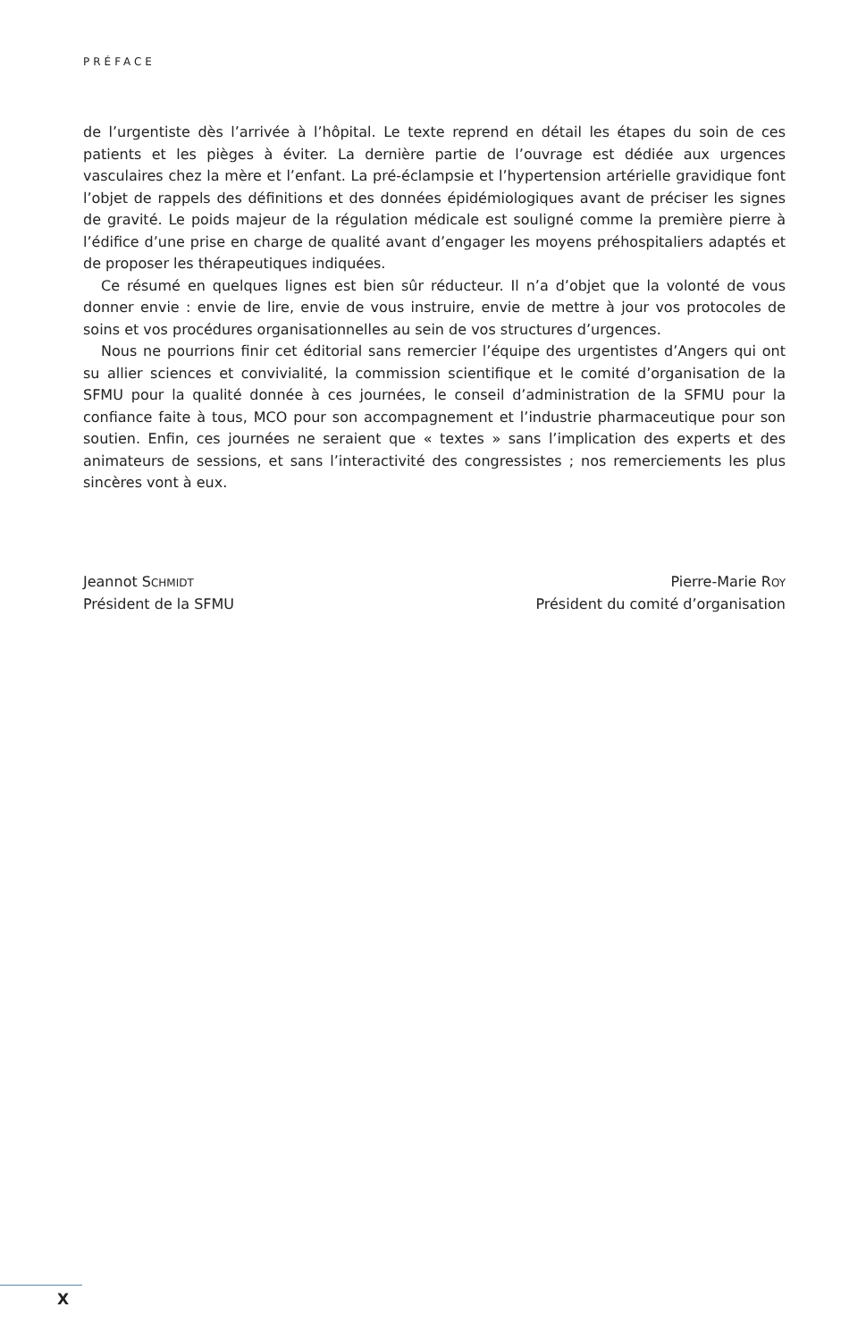PRÉFACE
de l’urgentiste dès l’arrivée à l’hôpital. Le texte reprend en détail les étapes du soin de ces patients et les pièges à éviter. La dernière partie de l’ouvrage est dédiée aux urgences vasculaires chez la mère et l’enfant. La pré-éclampsie et l’hypertension artérielle gravidique font l’objet de rappels des définitions et des données épidémiologiques avant de préciser les signes de gravité. Le poids majeur de la régulation médicale est souligné comme la première pierre à l’édifice d’une prise en charge de qualité avant d’engager les moyens préhospitaliers adaptés et de proposer les thérapeutiques indiquées.
Ce résumé en quelques lignes est bien sûr réducteur. Il n’a d’objet que la volonté de vous donner envie : envie de lire, envie de vous instruire, envie de mettre à jour vos protocoles de soins et vos procédures organisationnelles au sein de vos structures d’urgences.
Nous ne pourrions finir cet éditorial sans remercier l’équipe des urgentistes d’Angers qui ont su allier sciences et convivialité, la commission scientifique et le comité d’organisation de la SFMU pour la qualité donnée à ces journées, le conseil d’administration de la SFMU pour la confiance faite à tous, MCO pour son accompagnement et l’industrie pharmaceutique pour son soutien. Enfin, ces journées ne seraient que « textes » sans l’implication des experts et des animateurs de sessions, et sans l’interactivité des congressistes ; nos remerciements les plus sincères vont à eux.
Jeannot SCHMIDT
Président de la SFMU
Pierre-Marie ROY
Président du comité d’organisation
X